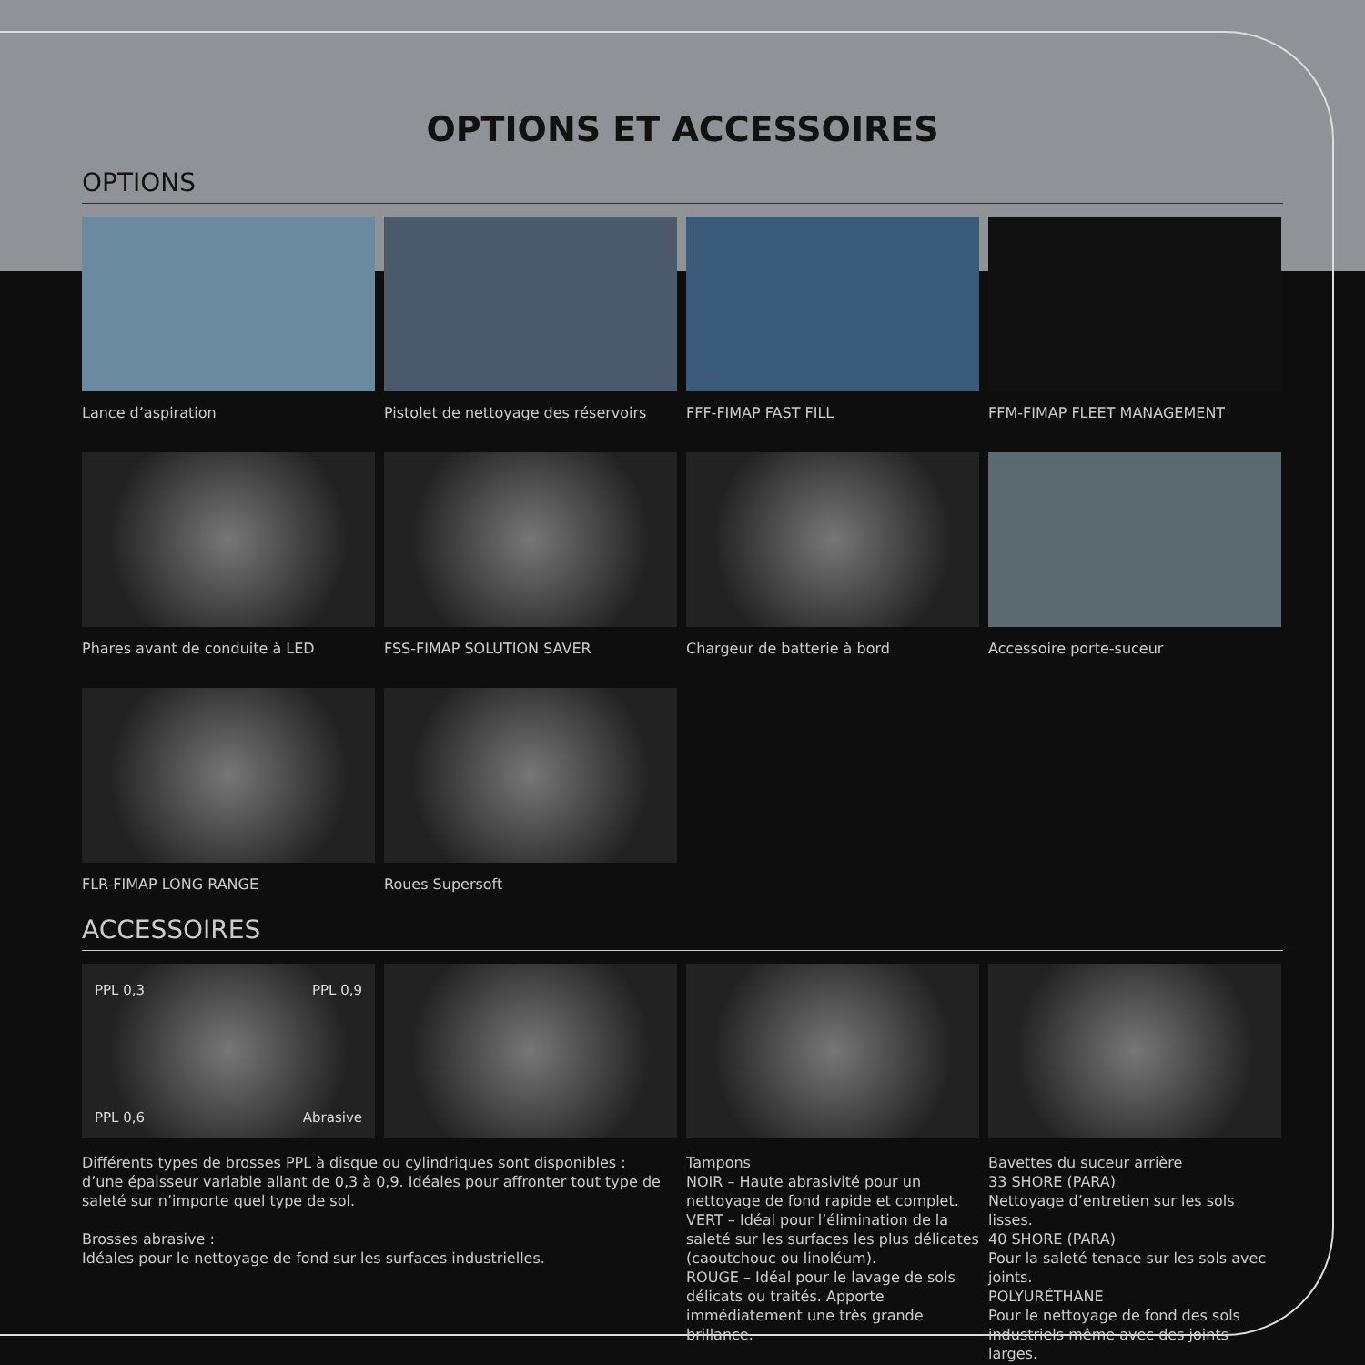OPTIONS ET ACCESSOIRES
OPTIONS
Lance d’aspiration
Pistolet de nettoyage des réservoirs
FFF-FIMAP FAST FILL
FFM-FIMAP FLEET MANAGEMENT
Phares avant de conduite à LED
FSS-FIMAP SOLUTION SAVER
Chargeur de batterie à bord
Accessoire porte-suceur
FLR-FIMAP LONG RANGE
Roues Supersoft
ACCESSOIRES
PPL 0,3 PPL 0,9
PPL 0,6 Abrasive
Différents types de brosses PPL à disque ou cylindriques sont disponibles :
d’une épaisseur variable allant de 0,3 à 0,9. Idéales pour affronter tout type de saleté sur n’importe quel type de sol.
Brosses abrasive :
Idéales pour le nettoyage de fond sur les surfaces industrielles.
Tampons
NOIR – Haute abrasivité pour un nettoyage de fond rapide et complet.
VERT – Idéal pour l’élimination de la saleté sur les surfaces les plus délicates (caoutchouc ou linoléum).
ROUGE – Idéal pour le lavage de sols délicats ou traités. Apporte immédiatement une très grande brillance.
Bavettes du suceur arrière
33 SHORE (PARA)
Nettoyage d’entretien sur les sols lisses.
40 SHORE (PARA)
Pour la saleté tenace sur les sols avec joints.
POLYURÉTHANE
Pour le nettoyage de fond des sols industriels même avec des joints larges.